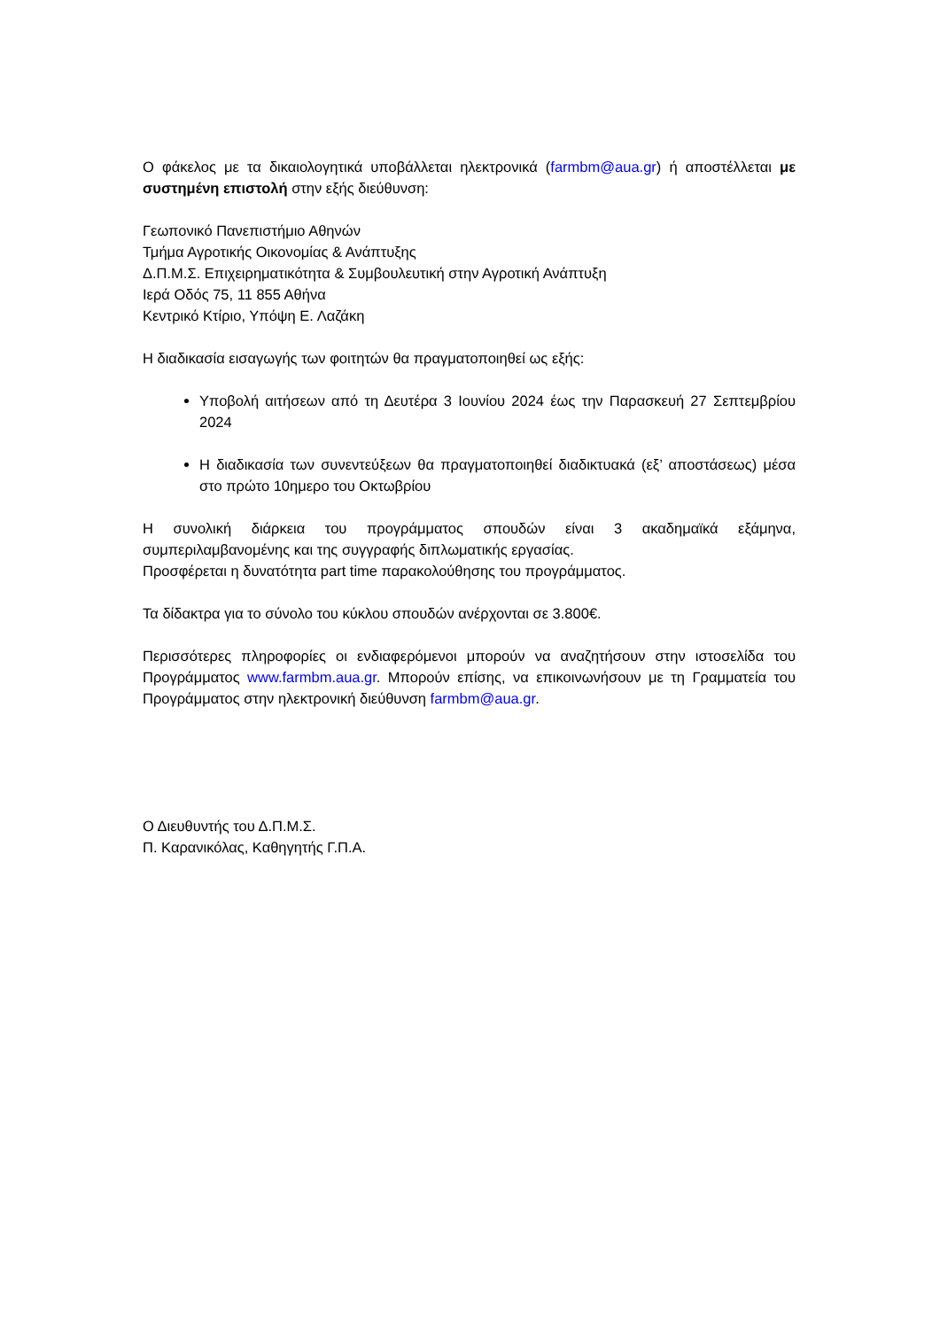Ο φάκελος με τα δικαιολογητικά υποβάλλεται ηλεκτρονικά (farmbm@aua.gr) ή αποστέλλεται με συστημένη επιστολή στην εξής διεύθυνση:
Γεωπονικό Πανεπιστήμιο Αθηνών
Τμήμα Αγροτικής Οικονομίας & Ανάπτυξης
Δ.Π.Μ.Σ. Επιχειρηματικότητα & Συμβουλευτική στην Αγροτική Ανάπτυξη
Ιερά Οδός 75, 11 855 Αθήνα
Κεντρικό Κτίριο, Υπόψη Ε. Λαζάκη
Η διαδικασία εισαγωγής των φοιτητών θα πραγματοποιηθεί ως εξής:
Υποβολή αιτήσεων από τη Δευτέρα 3 Ιουνίου 2024 έως την Παρασκευή 27 Σεπτεμβρίου 2024
Η διαδικασία των συνεντεύξεων θα πραγματοποιηθεί διαδικτυακά (εξ’ αποστάσεως) μέσα στο πρώτο 10ημερο του Οκτωβρίου
Η συνολική διάρκεια του προγράμματος σπουδών είναι 3 ακαδημαϊκά εξάμηνα, συμπεριλαμβανομένης και της συγγραφής διπλωματικής εργασίας.
Προσφέρεται η δυνατότητα part time παρακολούθησης του προγράμματος.
Τα δίδακτρα για το σύνολο του κύκλου σπουδών ανέρχονται σε 3.800€.
Περισσότερες πληροφορίες οι ενδιαφερόμενοι μπορούν να αναζητήσουν στην ιστοσελίδα του Προγράμματος www.farmbm.aua.gr. Μπορούν επίσης, να επικοινωνήσουν με τη Γραμματεία του Προγράμματος στην ηλεκτρονική διεύθυνση farmbm@aua.gr.
Ο Διευθυντής του Δ.Π.Μ.Σ.
Π. Καρανικόλας, Καθηγητής Γ.Π.Α.